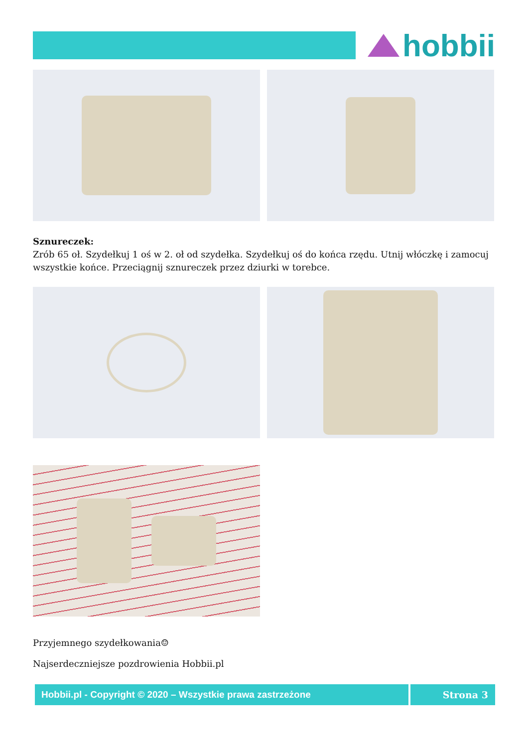hobbii
Sznureczek:
Zrób 65 oł. Szydełkuj 1 oś w 2. oł od szydełka. Szydełkuj oś do końca rzędu. Utnij włóczkę i zamocuj wszystkie końce. Przeciągnij sznureczek przez dziurki w torebce.
Przyjemnego szydełkowania☺
Najserdeczniejsze pozdrowienia Hobbii.pl
Hobbii.pl - Copyright © 2020 – Wszystkie prawa zastrzeżone Strona 3